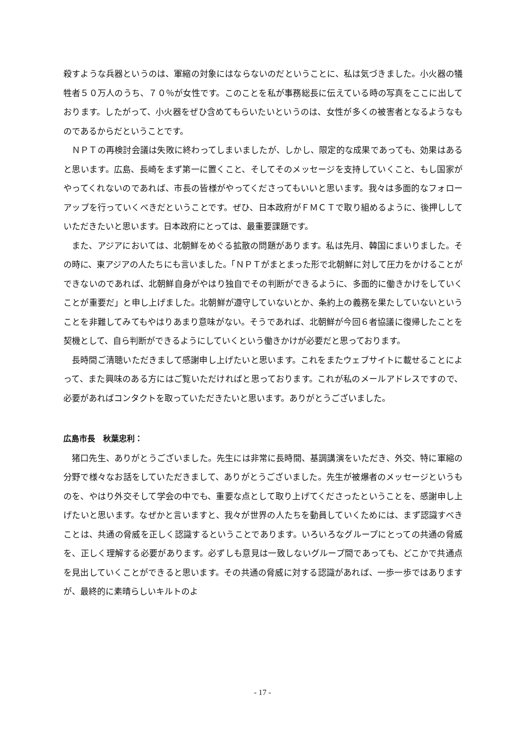殺すような兵器というのは、軍縮の対象にはならないのだということに、私は気づきました。小火器の犠牲者５０万人のうち、７０％が女性です。このことを私が事務総長に伝えている時の写真をここに出しております。したがって、小火器をぜひ含めてもらいたいというのは、女性が多くの被害者となるようなものであるからだということです。
ＮＰＴの再検討会議は失敗に終わってしまいましたが、しかし、限定的な成果であっても、効果はあると思います。広島、長崎をまず第一に置くこと、そしてそのメッセージを支持していくこと、もし国家がやってくれないのであれば、市長の皆様がやってくださってもいいと思います。我々は多面的なフォローアップを行っていくべきだということです。ぜひ、日本政府がＦＭＣＴで取り組めるように、後押ししていただきたいと思います。日本政府にとっては、最重要課題です。
また、アジアにおいては、北朝鮮をめぐる拡散の問題があります。私は先月、韓国にまいりました。その時に、東アジアの人たちにも言いました。「ＮＰＴがまとまった形で北朝鮮に対して圧力をかけることができないのであれば、北朝鮮自身がやはり独自でその判断ができるように、多面的に働きかけをしていくことが重要だ」と申し上げました。北朝鮮が遵守していないとか、条約上の義務を果たしていないということを非難してみてもやはりあまり意味がない。そうであれば、北朝鮮が今回６者協議に復帰したことを契機として、自ら判断ができるようにしていくという働きかけが必要だと思っております。
長時間ご清聴いただきまして感謝申し上げたいと思います。これをまたウェブサイトに載せることによって、また興味のある方にはご覧いただければと思っております。これが私のメールアドレスですので、必要があればコンタクトを取っていただきたいと思います。ありがとうございました。
広島市長　秋葉忠利：
猪口先生、ありがとうございました。先生には非常に長時間、基調講演をいただき、外交、特に軍縮の分野で様々なお話をしていただきまして、ありがとうございました。先生が被爆者のメッセージというものを、やはり外交そして学会の中でも、重要な点として取り上げてくださったということを、感謝申し上げたいと思います。なぜかと言いますと、我々が世界の人たちを動員していくためには、まず認識すべきことは、共通の脅威を正しく認識するということであります。いろいろなグループにとっての共通の脅威を、正しく理解する必要があります。必ずしも意見は一致しないグループ間であっても、どこかで共通点を見出していくことができると思います。その共通の脅威に対する認識があれば、一歩一歩ではありますが、最終的に素晴らしいキルトのよ
- 17 -